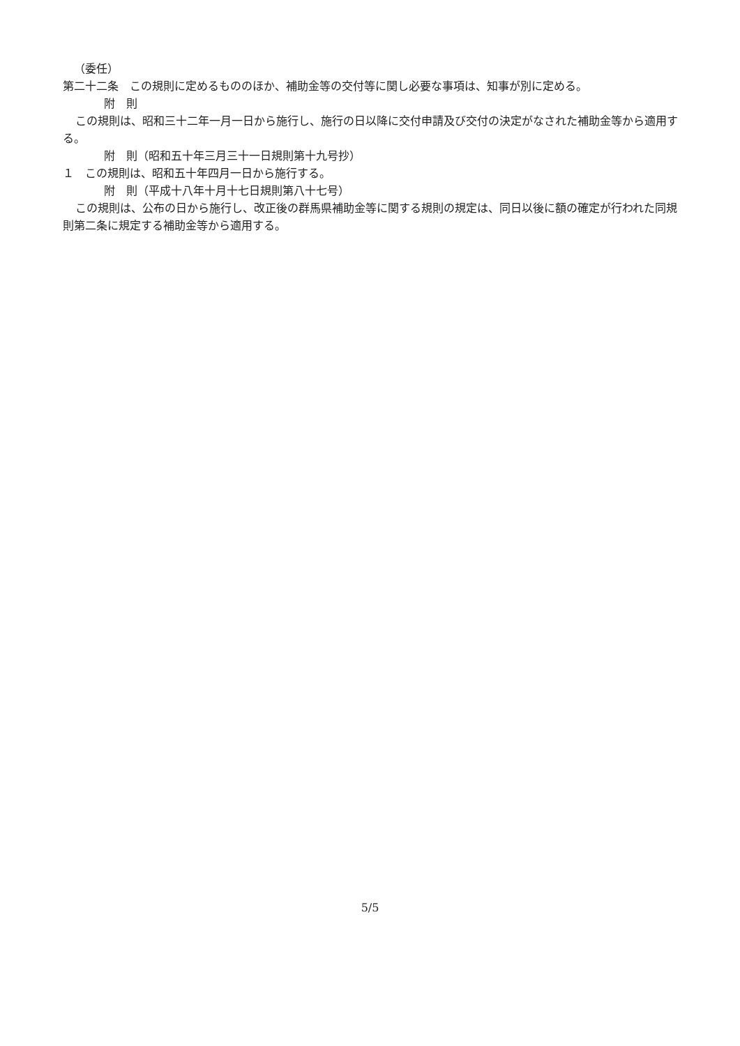（委任）
第二十二条　この規則に定めるもののほか、補助金等の交付等に関し必要な事項は、知事が別に定める。
附　則
この規則は、昭和三十二年一月一日から施行し、施行の日以降に交付申請及び交付の決定がなされた補助金等から適用する。
附　則（昭和五十年三月三十一日規則第十九号抄）
１　この規則は、昭和五十年四月一日から施行する。
附　則（平成十八年十月十七日規則第八十七号）
この規則は、公布の日から施行し、改正後の群馬県補助金等に関する規則の規定は、同日以後に額の確定が行われた同規則第二条に規定する補助金等から適用する。
5/5